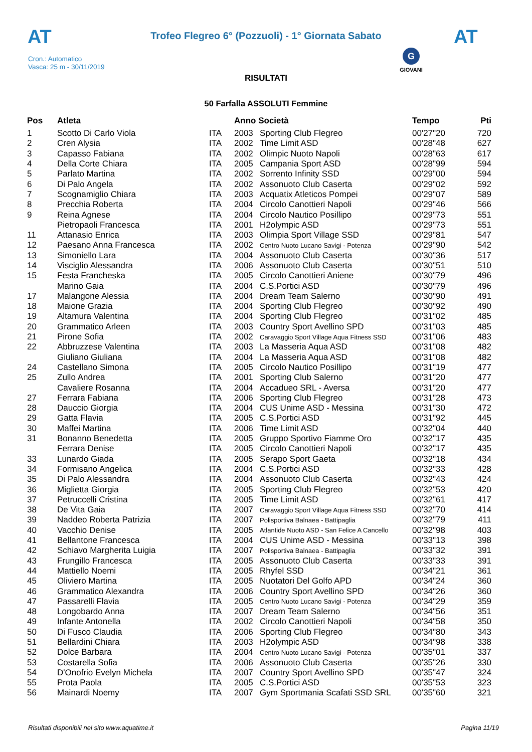AT AT
Trofeo Flegreo 6° (Pozzuoli) - 1° Giornata Sabato
Cron.: Automatico
Vasca: 25 m - 30/11/2019
G
GIOVANI
RISULTATI
50 Farfalla ASSOLUTI Femmine
| Pos | Atleta | | Anno Società | | Tempo | Pti |
| --- | --- | --- | --- | --- | --- | --- |
| 1 | Scotto Di Carlo Viola | ITA | 2003 | Sporting Club Flegreo | 00'27"20 | 720 |
| 2 | Cren Alysia | ITA | 2002 | Time Limit ASD | 00'28"48 | 627 |
| 3 | Capasso Fabiana | ITA | 2002 | Olimpic Nuoto Napoli | 00'28"63 | 617 |
| 4 | Della Corte Chiara | ITA | 2005 | Campania Sport ASD | 00'28"99 | 594 |
| 5 | Parlato Martina | ITA | 2002 | Sorrento Infinity SSD | 00'29"00 | 594 |
| 6 | Di Palo Angela | ITA | 2002 | Assonuoto Club Caserta | 00'29"02 | 592 |
| 7 | Scognamiglio Chiara | ITA | 2003 | Acquatix Atleticos Pompei | 00'29"07 | 589 |
| 8 | Precchia Roberta | ITA | 2004 | Circolo Canottieri Napoli | 00'29"46 | 566 |
| 9 | Reina Agnese | ITA | 2004 | Circolo Nautico Posillipo | 00'29"73 | 551 |
| | Pietropaoli Francesca | ITA | 2001 | H2olympic ASD | 00'29"73 | 551 |
| 11 | Attanasio Enrica | ITA | 2003 | Olimpia Sport Village SSD | 00'29"81 | 547 |
| 12 | Paesano Anna Francesca | ITA | 2002 | Centro Nuoto Lucano Savigi - Potenza | 00'29"90 | 542 |
| 13 | Simoniello Lara | ITA | 2004 | Assonuoto Club Caserta | 00'30"36 | 517 |
| 14 | Visciglio Alessandra | ITA | 2006 | Assonuoto Club Caserta | 00'30"51 | 510 |
| 15 | Festa Francheska | ITA | 2005 | Circolo Canottieri Aniene | 00'30"79 | 496 |
| | Marino Gaia | ITA | 2004 | C.S.Portici ASD | 00'30"79 | 496 |
| 17 | Malangone Alessia | ITA | 2004 | Dream Team Salerno | 00'30"90 | 491 |
| 18 | Maione Grazia | ITA | 2004 | Sporting Club Flegreo | 00'30"92 | 490 |
| 19 | Altamura Valentina | ITA | 2004 | Sporting Club Flegreo | 00'31"02 | 485 |
| 20 | Grammatico Arleen | ITA | 2003 | Country Sport Avellino SPD | 00'31"03 | 485 |
| 21 | Pirone Sofia | ITA | 2002 | Caravaggio Sport Village Aqua Fitness SSD | 00'31"06 | 483 |
| 22 | Abbruzzese Valentina | ITA | 2003 | La Masseria Aqua ASD | 00'31"08 | 482 |
| | Giuliano Giuliana | ITA | 2004 | La Masseria Aqua ASD | 00'31"08 | 482 |
| 24 | Castellano Simona | ITA | 2005 | Circolo Nautico Posillipo | 00'31"19 | 477 |
| 25 | Zullo Andrea | ITA | 2001 | Sporting Club Salerno | 00'31"20 | 477 |
| | Cavaliere Rosanna | ITA | 2004 | Accadueo SRL - Aversa | 00'31"20 | 477 |
| 27 | Ferrara Fabiana | ITA | 2006 | Sporting Club Flegreo | 00'31"28 | 473 |
| 28 | Dauccio Giorgia | ITA | 2004 | CUS Unime ASD - Messina | 00'31"30 | 472 |
| 29 | Gatta Flavia | ITA | 2005 | C.S.Portici ASD | 00'31"92 | 445 |
| 30 | Maffei Martina | ITA | 2006 | Time Limit ASD | 00'32"04 | 440 |
| 31 | Bonanno Benedetta | ITA | 2005 | Gruppo Sportivo Fiamme Oro | 00'32"17 | 435 |
| | Ferrara Denise | ITA | 2005 | Circolo Canottieri Napoli | 00'32"17 | 435 |
| 33 | Lunardo Giada | ITA | 2005 | Serapo Sport Gaeta | 00'32"18 | 434 |
| 34 | Formisano Angelica | ITA | 2004 | C.S.Portici ASD | 00'32"33 | 428 |
| 35 | Di Palo Alessandra | ITA | 2004 | Assonuoto Club Caserta | 00'32"43 | 424 |
| 36 | Miglietta Giorgia | ITA | 2005 | Sporting Club Flegreo | 00'32"53 | 420 |
| 37 | Petruccelli Cristina | ITA | 2005 | Time Limit ASD | 00'32"61 | 417 |
| 38 | De Vita Gaia | ITA | 2007 | Caravaggio Sport Village Aqua Fitness SSD | 00'32"70 | 414 |
| 39 | Naddeo Roberta Patrizia | ITA | 2007 | Polisportiva Balnaea - Battipaglia | 00'32"79 | 411 |
| 40 | Vacchio Denise | ITA | 2005 | Atlantide Nuoto ASD - San Felice A Cancello | 00'32"98 | 403 |
| 41 | Bellantone Francesca | ITA | 2004 | CUS Unime ASD - Messina | 00'33"13 | 398 |
| 42 | Schiavo Margherita Luigia | ITA | 2007 | Polisportiva Balnaea - Battipaglia | 00'33"32 | 391 |
| 43 | Frungillo Francesca | ITA | 2005 | Assonuoto Club Caserta | 00'33"33 | 391 |
| 44 | Mattiello Noemi | ITA | 2005 | Rhyfel SSD | 00'34"21 | 361 |
| 45 | Oliviero Martina | ITA | 2005 | Nuotatori Del Golfo APD | 00'34"24 | 360 |
| 46 | Grammatico Alexandra | ITA | 2006 | Country Sport Avellino SPD | 00'34"26 | 360 |
| 47 | Passarelli Flavia | ITA | 2005 | Centro Nuoto Lucano Savigi - Potenza | 00'34"29 | 359 |
| 48 | Longobardo Anna | ITA | 2007 | Dream Team Salerno | 00'34"56 | 351 |
| 49 | Infante Antonella | ITA | 2002 | Circolo Canottieri Napoli | 00'34"58 | 350 |
| 50 | Di Fusco Claudia | ITA | 2006 | Sporting Club Flegreo | 00'34"80 | 343 |
| 51 | Bellardini Chiara | ITA | 2003 | H2olympic ASD | 00'34"98 | 338 |
| 52 | Dolce Barbara | ITA | 2004 | Centro Nuoto Lucano Savigi - Potenza | 00'35"01 | 337 |
| 53 | Costarella Sofia | ITA | 2006 | Assonuoto Club Caserta | 00'35"26 | 330 |
| 54 | D'Onofrio Evelyn Michela | ITA | 2007 | Country Sport Avellino SPD | 00'35"47 | 324 |
| 55 | Prota Paola | ITA | 2005 | C.S.Portici ASD | 00'35"53 | 323 |
| 56 | Mainardi Noemy | ITA | 2007 | Gym Sportmania Scafati SSD SRL | 00'35"60 | 321 |
Risultati disponibili nel sito www.aquatime.it
Pagina 11/19